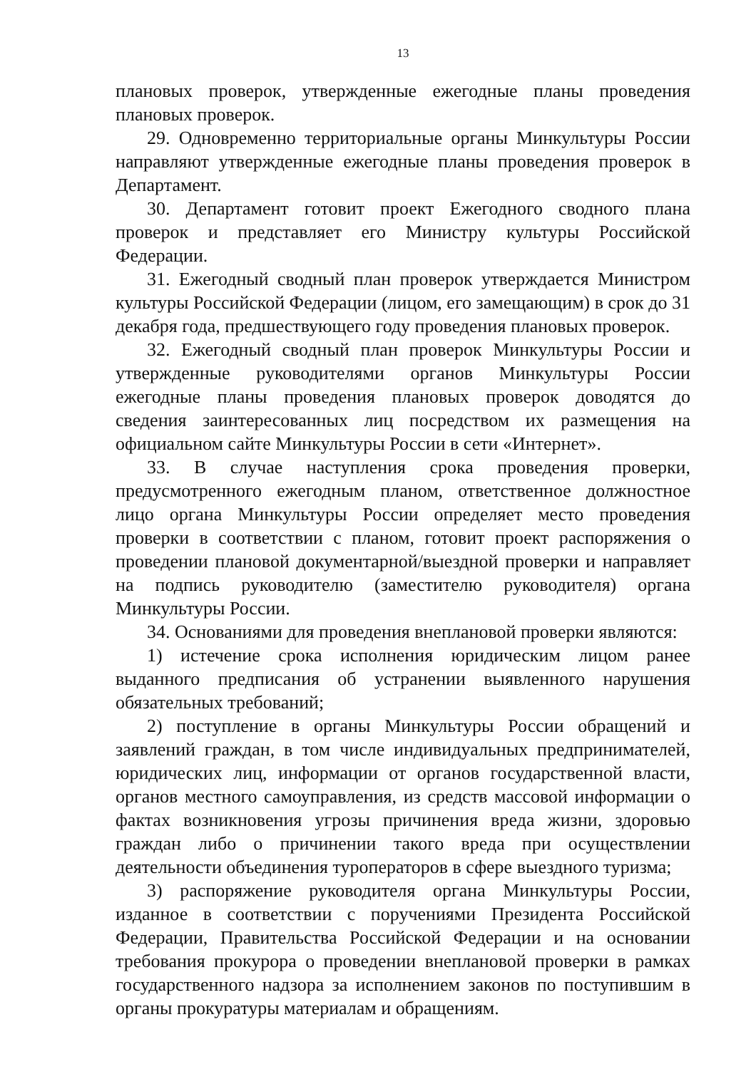13
плановых проверок, утвержденные ежегодные планы проведения плановых проверок.
29. Одновременно территориальные органы Минкультуры России направляют утвержденные ежегодные планы проведения проверок в Департамент.
30. Департамент готовит проект Ежегодного сводного плана проверок и представляет его Министру культуры Российской Федерации.
31. Ежегодный сводный план проверок утверждается Министром культуры Российской Федерации (лицом, его замещающим) в срок до 31 декабря года, предшествующего году проведения плановых проверок.
32. Ежегодный сводный план проверок Минкультуры России и утвержденные руководителями органов Минкультуры России ежегодные планы проведения плановых проверок доводятся до сведения заинтересованных лиц посредством их размещения на официальном сайте Минкультуры России в сети «Интернет».
33. В случае наступления срока проведения проверки, предусмотренного ежегодным планом, ответственное должностное лицо органа Минкультуры России определяет место проведения проверки в соответствии с планом, готовит проект распоряжения о проведении плановой документарной/выездной проверки и направляет на подпись руководителю (заместителю руководителя) органа Минкультуры России.
34. Основаниями для проведения внеплановой проверки являются:
1) истечение срока исполнения юридическим лицом ранее выданного предписания об устранении выявленного нарушения обязательных требований;
2) поступление в органы Минкультуры России обращений и заявлений граждан, в том числе индивидуальных предпринимателей, юридических лиц, информации от органов государственной власти, органов местного самоуправления, из средств массовой информации о фактах возникновения угрозы причинения вреда жизни, здоровью граждан либо о причинении такого вреда при осуществлении деятельности объединения туроператоров в сфере выездного туризма;
3) распоряжение руководителя органа Минкультуры России, изданное в соответствии с поручениями Президента Российской Федерации, Правительства Российской Федерации и на основании требования прокурора о проведении внеплановой проверки в рамках государственного надзора за исполнением законов по поступившим в органы прокуратуры материалам и обращениям.